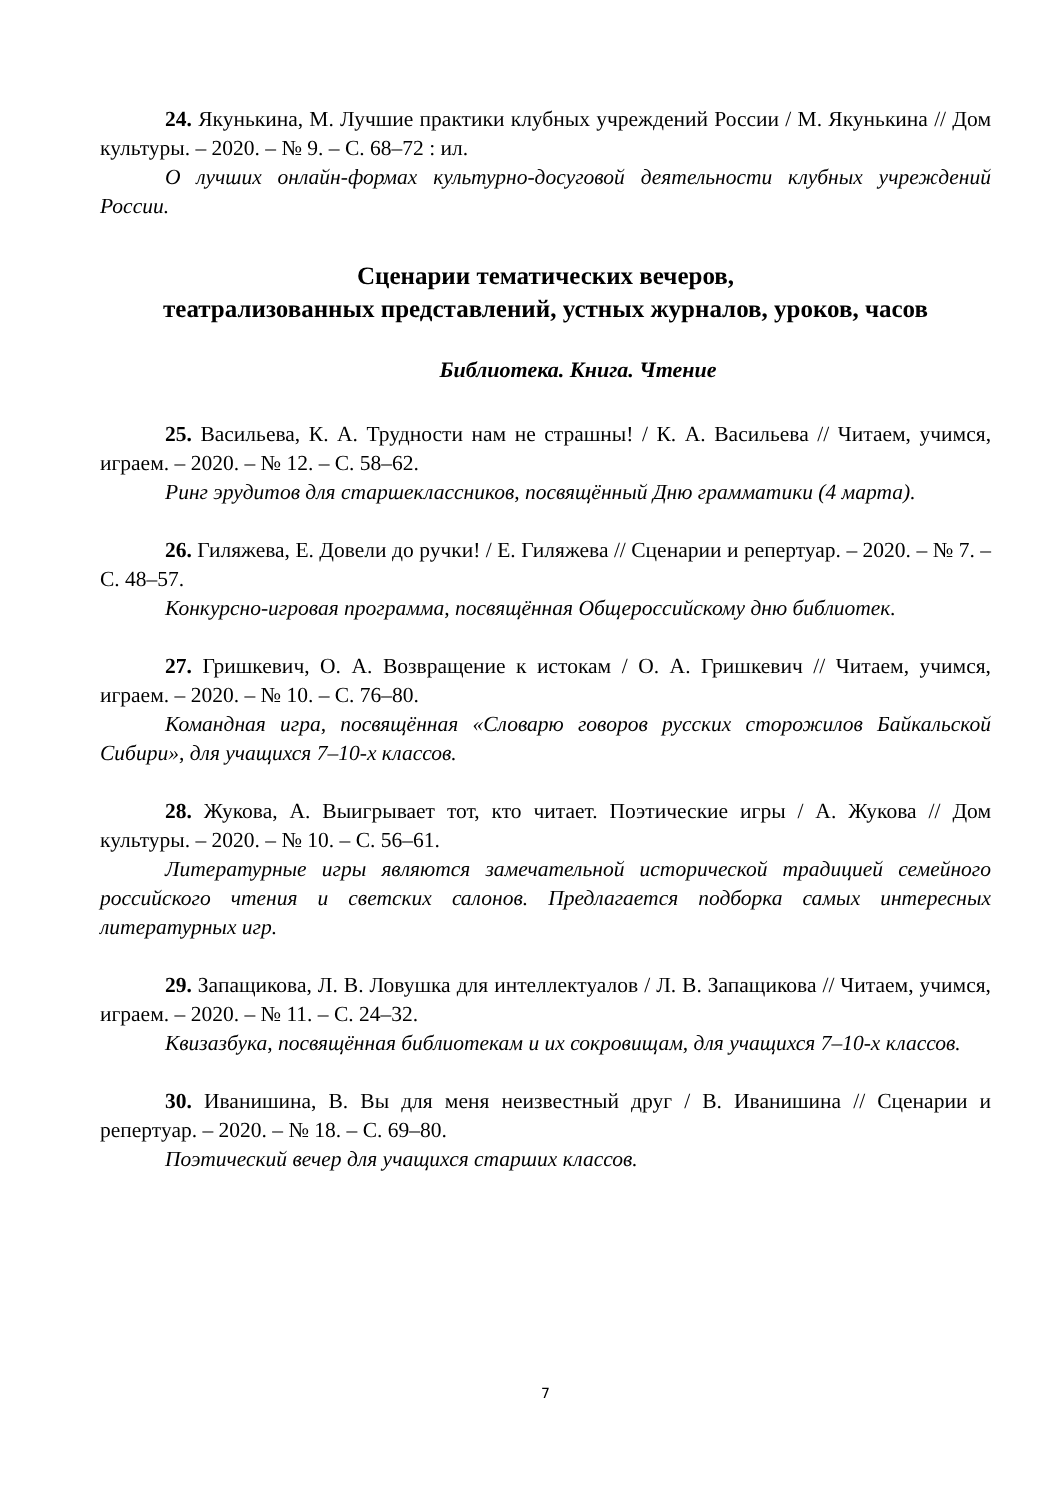24. Якунькина, М. Лучшие практики клубных учреждений России / М. Якунькина // Дом культуры. – 2020. – № 9. – С. 68–72 : ил.
О лучших онлайн-формах культурно-досуговой деятельности клубных учреждений России.
Сценарии тематических вечеров,
театрализованных представлений, устных журналов, уроков, часов
Библиотека. Книга. Чтение
25. Васильева, К. А. Трудности нам не страшны! / К. А. Васильева // Читаем, учимся, играем. – 2020. – № 12. – С. 58–62.
Ринг эрудитов для старшеклассников, посвящённый Дню грамматики (4 марта).
26. Гиляжева, Е. Довели до ручки! / Е. Гиляжева // Сценарии и репертуар. – 2020. – № 7. – С. 48–57.
Конкурсно-игровая программа, посвящённая Общероссийскому дню библиотек.
27. Гришкевич, О. А. Возвращение к истокам / О. А. Гришкевич // Читаем, учимся, играем. – 2020. – № 10. – С. 76–80.
Командная игра, посвящённая «Словарю говоров русских сторожилов Байкальской Сибири», для учащихся 7–10-х классов.
28. Жукова, А. Выигрывает тот, кто читает. Поэтические игры / А. Жукова // Дом культуры. – 2020. – № 10. – С. 56–61.
Литературные игры являются замечательной исторической традицией семейного российского чтения и светских салонов. Предлагается подборка самых интересных литературных игр.
29. Запащикова, Л. В. Ловушка для интеллектуалов / Л. В. Запащикова // Читаем, учимся, играем. – 2020. – № 11. – С. 24–32.
Квизазбука, посвящённая библиотекам и их сокровищам, для учащихся 7–10-х классов.
30. Иванишина, В. Вы для меня неизвестный друг / В. Иванишина // Сценарии и репертуар. – 2020. – № 18. – С. 69–80.
Поэтический вечер для учащихся старших классов.
7